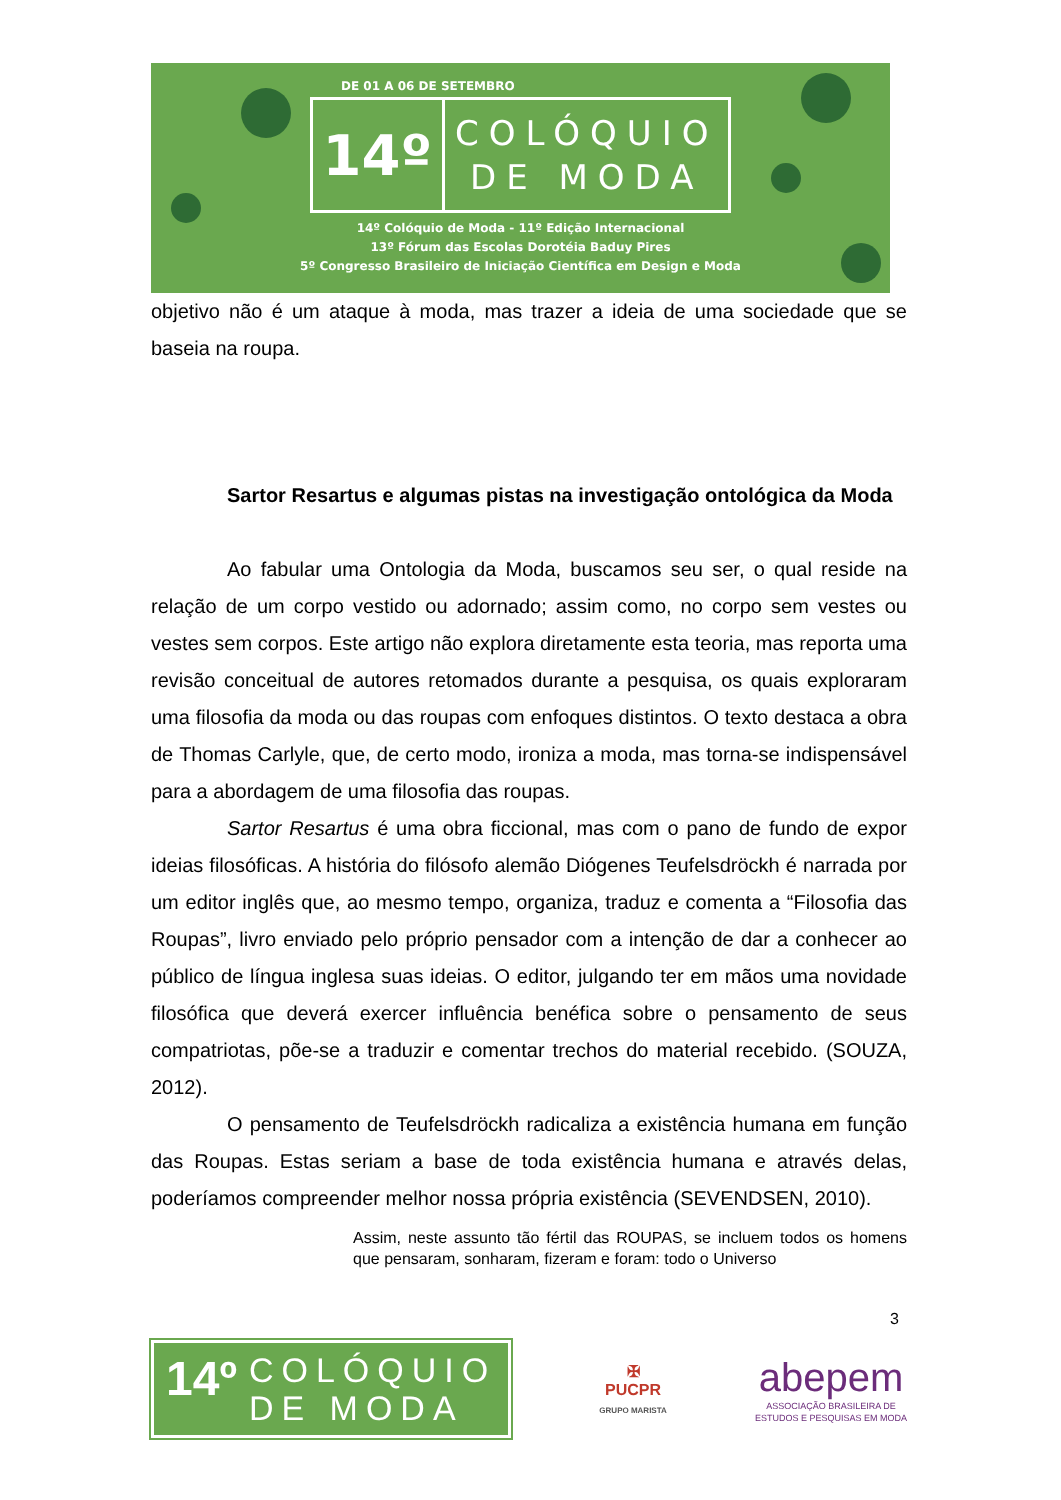DE 01 A 06 DE SETEMBRO
14º
COLÓQUIO
DE MODA
14º Colóquio de Moda - 11º Edição Internacional
13º Fórum das Escolas Dorotéia Baduy Pires
5º Congresso Brasileiro de Iniciação Científica em Design e Moda
objetivo não é um ataque à moda, mas trazer a ideia de uma sociedade que se baseia na roupa.
Sartor Resartus e algumas pistas na investigação ontológica da Moda
Ao fabular uma Ontologia da Moda, buscamos seu ser, o qual reside na relação de um corpo vestido ou adornado; assim como, no corpo sem vestes ou vestes sem corpos. Este artigo não explora diretamente esta teoria, mas reporta uma revisão conceitual de autores retomados durante a pesquisa, os quais exploraram uma filosofia da moda ou das roupas com enfoques distintos. O texto destaca a obra de Thomas Carlyle, que, de certo modo, ironiza a moda, mas torna-se indispensável para a abordagem de uma filosofia das roupas.
Sartor Resartus é uma obra ficcional, mas com o pano de fundo de expor ideias filosóficas. A história do filósofo alemão Diógenes Teufelsdröckh é narrada por um editor inglês que, ao mesmo tempo, organiza, traduz e comenta a “Filosofia das Roupas”, livro enviado pelo próprio pensador com a intenção de dar a conhecer ao público de língua inglesa suas ideias. O editor, julgando ter em mãos uma novidade filosófica que deverá exercer influência benéfica sobre o pensamento de seus compatriotas, põe-se a traduzir e comentar trechos do material recebido. (SOUZA, 2012).
O pensamento de Teufelsdröckh radicaliza a existência humana em função das Roupas. Estas seriam a base de toda existência humana e através delas, poderíamos compreender melhor nossa própria existência (SEVENDSEN, 2010).
Assim, neste assunto tão fértil das ROUPAS, se incluem todos os homens que pensaram, sonharam, fizeram e foram: todo o Universo
3
14º COLÓQUIO
DE MODA
✠
PUCPR
GRUPO MARISTA
abepem
ASSOCIAÇÃO BRASILEIRA DE
ESTUDOS E PESQUISAS EM MODA